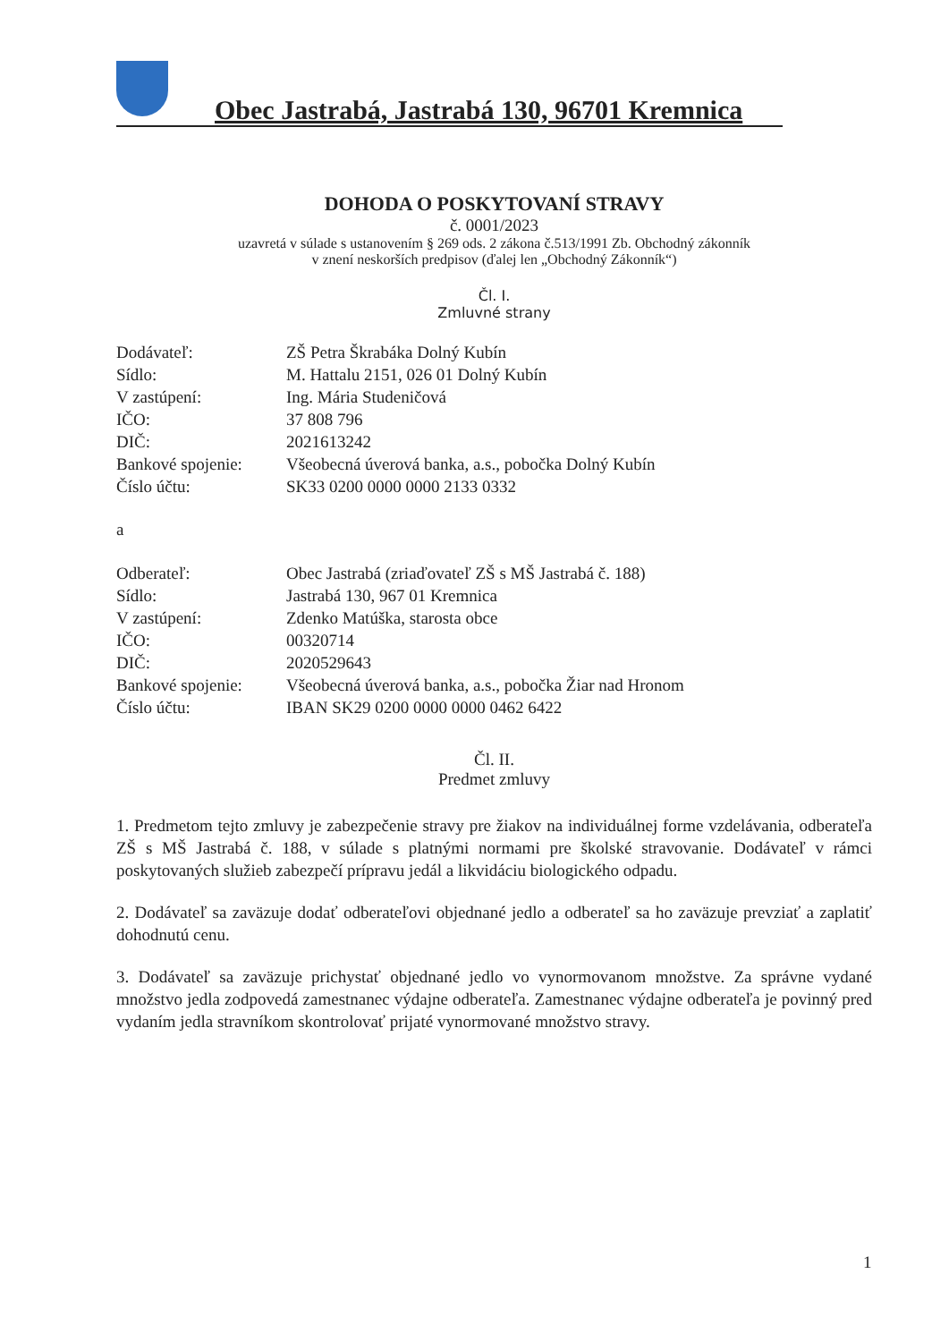Obec Jastrabá, Jastrabá 130, 96701 Kremnica
DOHODA O POSKYTOVANÍ STRAVY
č. 0001/2023
uzavretá v súlade s ustanovením § 269 ods. 2 zákona č.513/1991 Zb. Obchodný zákonník
v znení neskorších predpisov (ďalej len „Obchodný Zákonník“)
Čl. I.
Zmluvné strany
| Dodávateľ: | ZŠ Petra Škrabáka Dolný Kubín |
| Sídlo: | M. Hattalu 2151, 026 01 Dolný Kubín |
| V zastúpení: | Ing. Mária Studeničová |
| IČO: | 37 808 796 |
| DIČ: | 2021613242 |
| Bankové spojenie: | Všeobecná úverová banka, a.s., pobočka Dolný Kubín |
| Číslo účtu: | SK33 0200 0000 0000 2133 0332 |
a
| Odberateľ: | Obec Jastrabá (zriaďovateľ ZŠ s MŠ Jastrabá č. 188) |
| Sídlo: | Jastrabá 130, 967 01 Kremnica |
| V zastúpení: | Zdenko Matúška, starosta obce |
| IČO: | 00320714 |
| DIČ: | 2020529643 |
| Bankové spojenie: | Všeobecná úverová banka, a.s., pobočka Žiar nad Hronom |
| Číslo účtu: | IBAN SK29 0200 0000 0000 0462 6422 |
Čl. II.
Predmet zmluvy
1. Predmetom tejto zmluvy je zabezpečenie stravy pre žiakov na individuálnej forme vzdelávania, odberateľa ZŠ s MŠ Jastrabá č. 188, v súlade s platnými normami pre školské stravovanie. Dodávateľ v rámci poskytovaných služieb zabezpečí prípravu jedál a likvidáciu biologického odpadu.
2. Dodávateľ sa zaväzuje dodať odberateľovi objednané jedlo a odberateľ sa ho zaväzuje prevziať a zaplatiť dohodnutú cenu.
3. Dodávateľ sa zaväzuje prichystať objednané jedlo vo vynormovanom množstve. Za správne vydané množstvo jedla zodpovedá zamestnanec výdajne odberateľa. Zamestnanec výdajne odberateľa je povinný pred vydaním jedla stravníkom skontrolovať prijaté vynormované množstvo stravy.
1